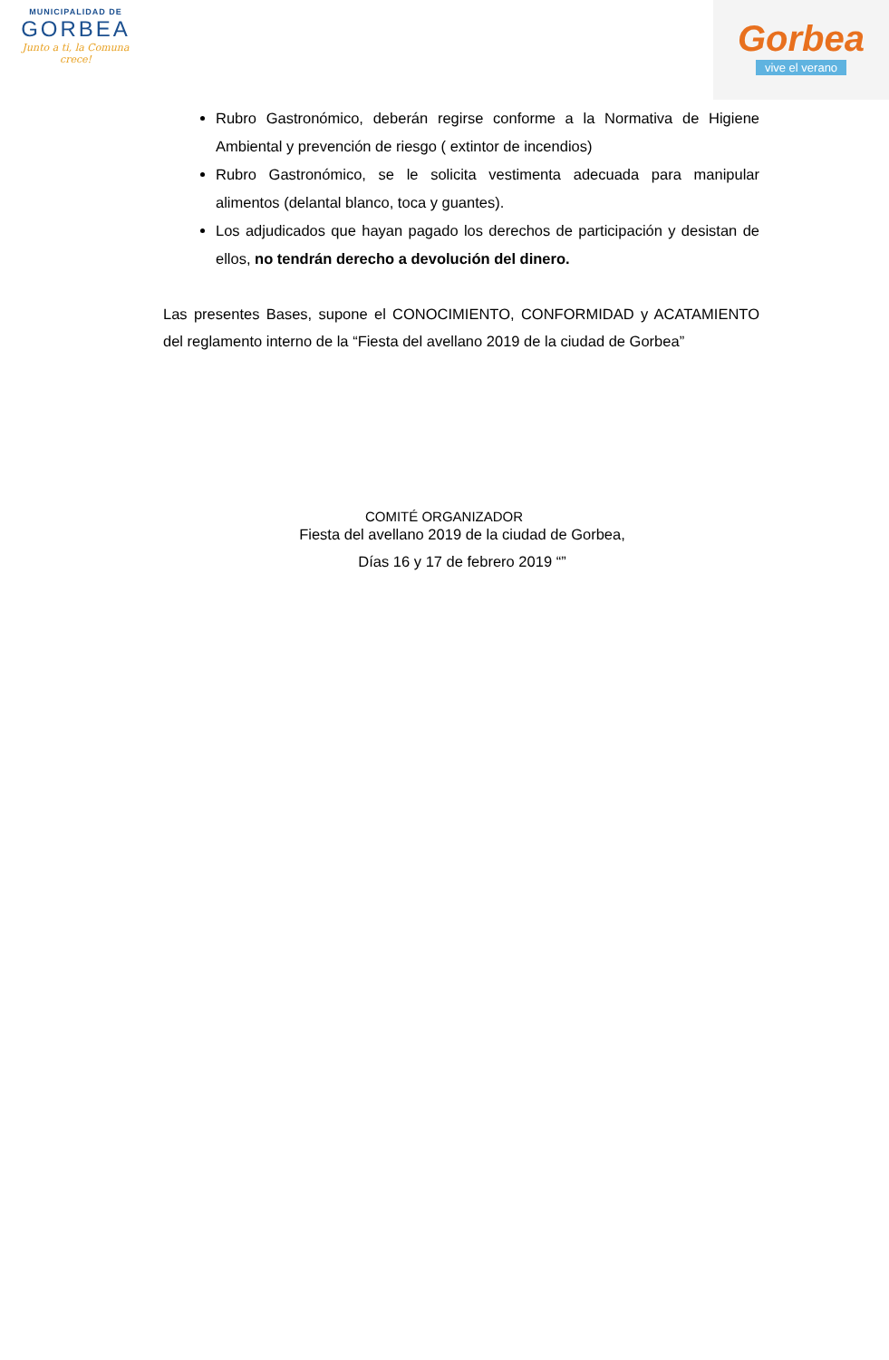MUNICIPALIDAD DE
GORBEA
Junto a ti, la Comuna crece!
Gorbea
vive el verano
Rubro Gastronómico, deberán regirse conforme a la Normativa de Higiene Ambiental y prevención de riesgo ( extintor de incendios)
Rubro Gastronómico, se le solicita vestimenta adecuada para manipular alimentos (delantal blanco, toca y guantes).
Los adjudicados que hayan pagado los derechos de participación y desistan de ellos, no tendrán derecho a devolución del dinero.
Las presentes Bases, supone el CONOCIMIENTO, CONFORMIDAD y ACATAMIENTO del reglamento interno de la “Fiesta del avellano 2019 de la ciudad de Gorbea”
COMITÉ ORGANIZADOR
Fiesta del avellano 2019 de la ciudad de Gorbea,
Días 16 y 17 de febrero 2019 “”